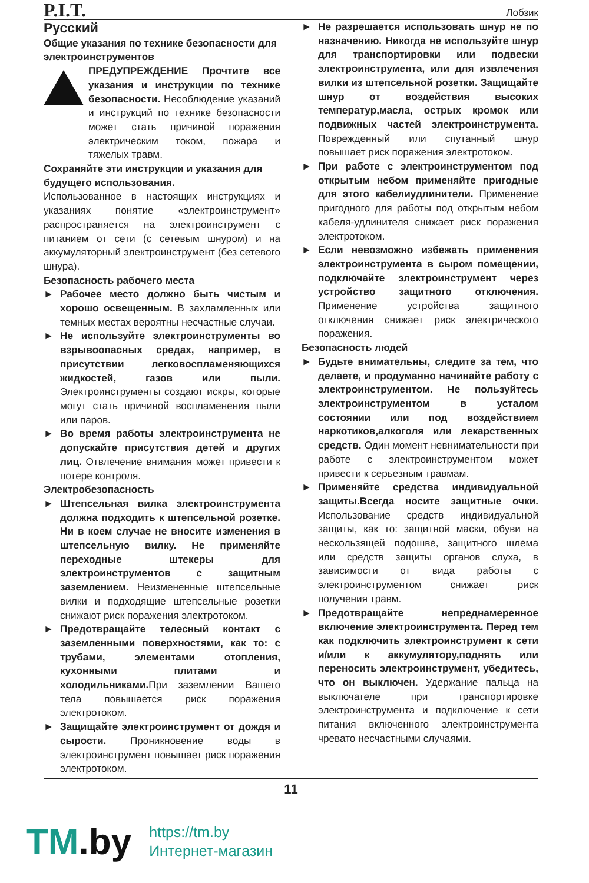P.I.T.
Лобзик
Русский
Общие указания по технике безопасности для электроинструментов
ПРЕДУПРЕЖДЕНИЕ Прочтите все указания и инструкции по технике безопасности. Несоблюдение указаний и инструкций по технике безопасности может стать причиной поражения электрическим током, пожара и тяжелых травм.
Сохраняйте эти инструкции и указания для будущего использования.
Использованное в настоящих инструкциях и указаниях понятие «электроинструмент» распространяется на электроинструмент с питанием от сети (с сетевым шнуром) и на аккумуляторный электроинструмент (без сетевого шнура).
Безопасность рабочего места
► Рабочее место должно быть чистым и хорошо освещенным. В захламленных или темных местах вероятны несчастные случаи.
► Не используйте электроинструменты во взрывоопасных средах, например, в присутствии легковоспламеняющихся жидкостей, газов или пыли. Электроинструменты создают искры, которые могут стать причиной воспламенения пыли или паров.
► Во время работы электроинструмента не допускайте присутствия детей и других лиц. Отвлечение внимания может привести к потере контроля.
Электробезопасность
► Штепсельная вилка электроинструмента должна подходить к штепсельной розетке. Ни в коем случае не вносите изменения в штепсельную вилку. Не применяйте переходные штекеры для электроинструментов с защитным заземлением. Неизмененные штепсельные вилки и подходящие штепсельные розетки снижают риск поражения электротоком.
► Предотвращайте телесный контакт с заземленными поверхностями, как то: с трубами, элементами отопления, кухонными плитами и холодильниками. При заземлении Вашего тела повышается риск поражения электротоком.
► Защищайте электроинструмент от дождя и сырости. Проникновение воды в электроинструмент повышает риск поражения электротоком.
► Не разрешается использовать шнур не по назначению. Никогда не используйте шнур для транспортировки или подвески электроинструмента, или для извлечения вилки из штепсельной розетки. Защищайте шнур от воздействия высоких температур,масла, острых кромок или подвижных частей электроинструмента. Поврежденный или спутанный шнур повышает риск поражения электротоком.
► При работе с электроинструментом под открытым небом применяйте пригодные для этого кабелиудлинители. Применение пригодного для работы под открытым небом кабеля-удлинителя снижает риск поражения электротоком.
► Если невозможно избежать применения электроинструмента в сыром помещении, подключайте электроинструмент через устройство защитного отключения. Применение устройства защитного отключения снижает риск электрического поражения.
Безопасность людей
► Будьте внимательны, следите за тем, что делаете, и продуманно начинайте работу с электроинструментом. Не пользуйтесь электроинструментом в усталом состоянии или под воздействием наркотиков,алкоголя или лекарственных средств. Один момент невнимательности при работе с электроинструментом может привести к серьезным травмам.
► Применяйте средства индивидуальной защиты.Всегда носите защитные очки. Использование средств индивидуальной защиты, как то: защитной маски, обуви на нескользящей подошве, защитного шлема или средств защиты органов слуха, в зависимости от вида работы с электроинструментом снижает риск получения травм.
► Предотвращайте непреднамеренное включение электроинструмента. Перед тем как подключить электроинструмент к сети и/или к аккумулятору,поднять или переносить электроинструмент, убедитесь, что он выключен. Удержание пальца на выключателе при транспортировке электроинструмента и подключение к сети питания включенного электроинструмента чревато несчастными случаями.
11
TM.by
https://tm.by
Интернет-магазин